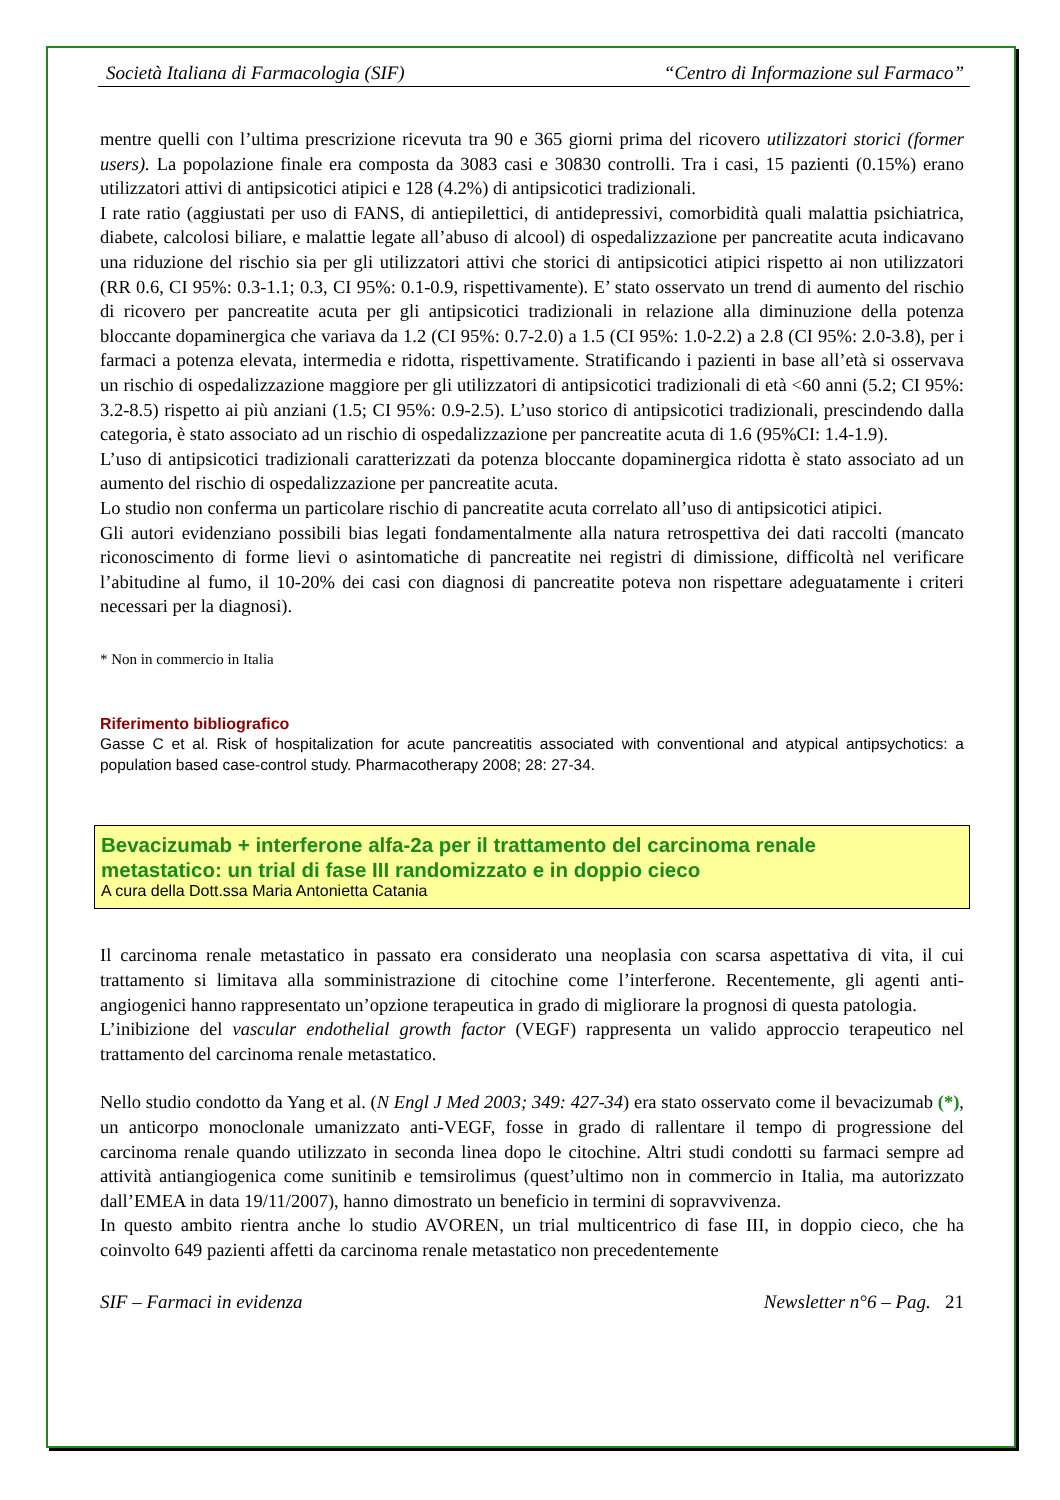Società Italiana di Farmacologia (SIF) “Centro di Informazione sul Farmaco”
mentre quelli con l’ultima prescrizione ricevuta tra 90 e 365 giorni prima del ricovero utilizzatori storici (former users). La popolazione finale era composta da 3083 casi e 30830 controlli. Tra i casi, 15 pazienti (0.15%) erano utilizzatori attivi di antipsicotici atipici e 128 (4.2%) di antipsicotici tradizionali.
I rate ratio (aggiustati per uso di FANS, di antiepilettici, di antidepressivi, comorbidità quali malattia psichiatrica, diabete, calcolosi biliare, e malattie legate all’abuso di alcool) di ospedalizzazione per pancreatite acuta indicavano una riduzione del rischio sia per gli utilizzatori attivi che storici di antipsicotici atipici rispetto ai non utilizzatori (RR 0.6, CI 95%: 0.3-1.1; 0.3, CI 95%: 0.1-0.9, rispettivamente). E’ stato osservato un trend di aumento del rischio di ricovero per pancreatite acuta per gli antipsicotici tradizionali in relazione alla diminuzione della potenza bloccante dopaminergica che variava da 1.2 (CI 95%: 0.7-2.0) a 1.5 (CI 95%: 1.0-2.2) a 2.8 (CI 95%: 2.0-3.8), per i farmaci a potenza elevata, intermedia e ridotta, rispettivamente. Stratificando i pazienti in base all’età si osservava un rischio di ospedalizzazione maggiore per gli utilizzatori di antipsicotici tradizionali di età <60 anni (5.2; CI 95%: 3.2-8.5) rispetto ai più anziani (1.5; CI 95%: 0.9-2.5). L’uso storico di antipsicotici tradizionali, prescindendo dalla categoria, è stato associato ad un rischio di ospedalizzazione per pancreatite acuta di 1.6 (95%CI: 1.4-1.9).
L’uso di antipsicotici tradizionali caratterizzati da potenza bloccante dopaminergica ridotta è stato associato ad un aumento del rischio di ospedalizzazione per pancreatite acuta.
Lo studio non conferma un particolare rischio di pancreatite acuta correlato all’uso di antipsicotici atipici.
Gli autori evidenziano possibili bias legati fondamentalmente alla natura retrospettiva dei dati raccolti (mancato riconoscimento di forme lievi o asintomatiche di pancreatite nei registri di dimissione, difficoltà nel verificare l’abitudine al fumo, il 10-20% dei casi con diagnosi di pancreatite poteva non rispettare adeguatamente i criteri necessari per la diagnosi).
* Non in commercio in Italia
Riferimento bibliografico
Gasse C et al. Risk of hospitalization for acute pancreatitis associated with conventional and atypical antipsychotics: a population based case-control study. Pharmacotherapy 2008; 28: 27-34.
Bevacizumab + interferone alfa-2a per il trattamento del carcinoma renale
metastatico: un trial di fase III randomizzato e in doppio cieco
A cura della Dott.ssa Maria Antonietta Catania
Il carcinoma renale metastatico in passato era considerato una neoplasia con scarsa aspettativa di vita, il cui trattamento si limitava alla somministrazione di citochine come l’interferone. Recentemente, gli agenti anti-angiogenici hanno rappresentato un’opzione terapeutica in grado di migliorare la prognosi di questa patologia.
L’inibizione del vascular endothelial growth factor (VEGF) rappresenta un valido approccio terapeutico nel trattamento del carcinoma renale metastatico.
Nello studio condotto da Yang et al. (N Engl J Med 2003; 349: 427-34) era stato osservato come il bevacizumab (*), un anticorpo monoclonale umanizzato anti-VEGF, fosse in grado di rallentare il tempo di progressione del carcinoma renale quando utilizzato in seconda linea dopo le citochine. Altri studi condotti su farmaci sempre ad attività antiangiogenica come sunitinib e temsirolimus (quest’ultimo non in commercio in Italia, ma autorizzato dall’EMEA in data 19/11/2007), hanno dimostrato un beneficio in termini di sopravvivenza.
In questo ambito rientra anche lo studio AVOREN, un trial multicentrico di fase III, in doppio cieco, che ha coinvolto 649 pazienti affetti da carcinoma renale metastatico non precedentemente
SIF – Farmaci in evidenza Newsletter n°6 – Pag. 21